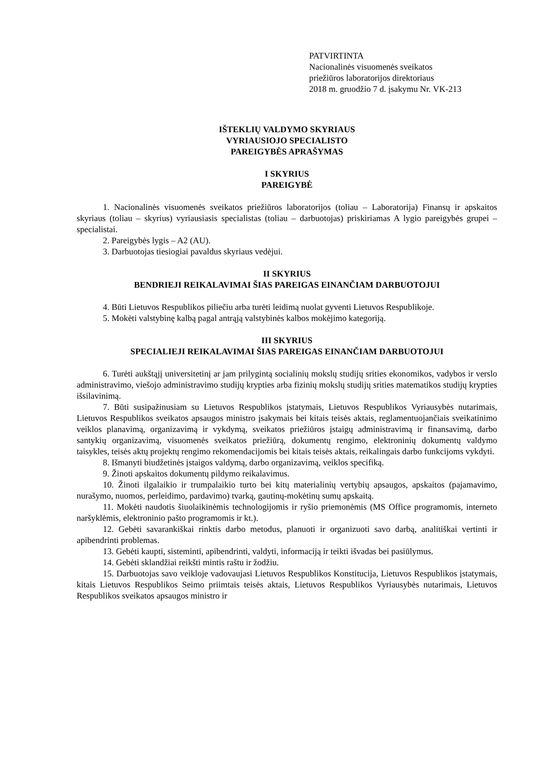PATVIRTINTA
Nacionalinės visuomenės sveikatos
priežiūros laboratorijos direktoriaus
2018 m. gruodžio 7 d. įsakymu Nr. VK-213
IŠTEKLIŲ VALDYMO SKYRIAUS
VYRIAUSIOJO SPECIALISTO
PAREIGYBĖS APRAŠYMAS
I SKYRIUS
PAREIGYBĖ
1. Nacionalinės visuomenės sveikatos priežiūros laboratorijos (toliau – Laboratorija) Finansų ir apskaitos skyriaus (toliau – skyrius) vyriausiasis specialistas (toliau – darbuotojas) priskiriamas A lygio pareigybės grupei – specialistai.
2. Pareigybės lygis – A2 (AU).
3. Darbuotojas tiesiogiai pavaldus skyriaus vedėjui.
II SKYRIUS
BENDRIEJI REIKALAVIMAI ŠIAS PAREIGAS EINANČIAM DARBUOTOJUI
4. Būti Lietuvos Respublikos piliečiu arba turėti leidimą nuolat gyventi Lietuvos Respublikoje.
5. Mokėti valstybinę kalbą pagal antrąją valstybinės kalbos mokėjimo kategoriją.
III SKYRIUS
SPECIALIEJI REIKALAVIMAI ŠIAS PAREIGAS EINANČIAM DARBUOTOJUI
6. Turėti aukštąjį universitetinį ar jam prilygintą socialinių mokslų studijų srities ekonomikos, vadybos ir verslo administravimo, viešojo administravimo studijų krypties arba fizinių mokslų studijų srities matematikos studijų krypties išsilavinimą.
7. Būti susipažinusiam su Lietuvos Respublikos įstatymais, Lietuvos Respublikos Vyriausybės nutarimais, Lietuvos Respublikos sveikatos apsaugos ministro įsakymais bei kitais teisės aktais, reglamentuojančiais sveikatinimo veiklos planavimą, organizavimą ir vykdymą, sveikatos priežiūros įstaigų administravimą ir finansavimą, darbo santykių organizavimą, visuomenės sveikatos priežiūrą, dokumentų rengimo, elektroninių dokumentų valdymo taisykles, teisės aktų projektų rengimo rekomendacijomis bei kitais teisės aktais, reikalingais darbo funkcijoms vykdyti.
8. Išmanyti biudžetinės įstaigos valdymą, darbo organizavimą, veiklos specifiką.
9. Žinoti apskaitos dokumentų pildymo reikalavimus.
10. Žinoti ilgalaikio ir trumpalaikio turto bei kitų materialinių vertybių apsaugos, apskaitos (pajamavimo, nurašymo, nuomos, perleidimo, pardavimo) tvarką, gautinų-mokėtinų sumų apskaitą.
11. Mokėti naudotis šiuolaikinėmis technologijomis ir ryšio priemonėmis (MS Office programomis, interneto naršyklėmis, elektroninio pašto programomis ir kt.).
12. Gebėti savarankiškai rinktis darbo metodus, planuoti ir organizuoti savo darbą, analitiškai vertinti ir apibendrinti problemas.
13. Gebėti kaupti, sisteminti, apibendrinti, valdyti, informaciją ir teikti išvadas bei pasiūlymus.
14. Gebėti sklandžiai reikšti mintis raštu ir žodžiu.
15. Darbuotojas savo veikloje vadovaujasi Lietuvos Respublikos Konstitucija, Lietuvos Respublikos įstatymais, kitais Lietuvos Respublikos Seimo priimtais teisės aktais, Lietuvos Respublikos Vyriausybės nutarimais, Lietuvos Respublikos sveikatos apsaugos ministro ir